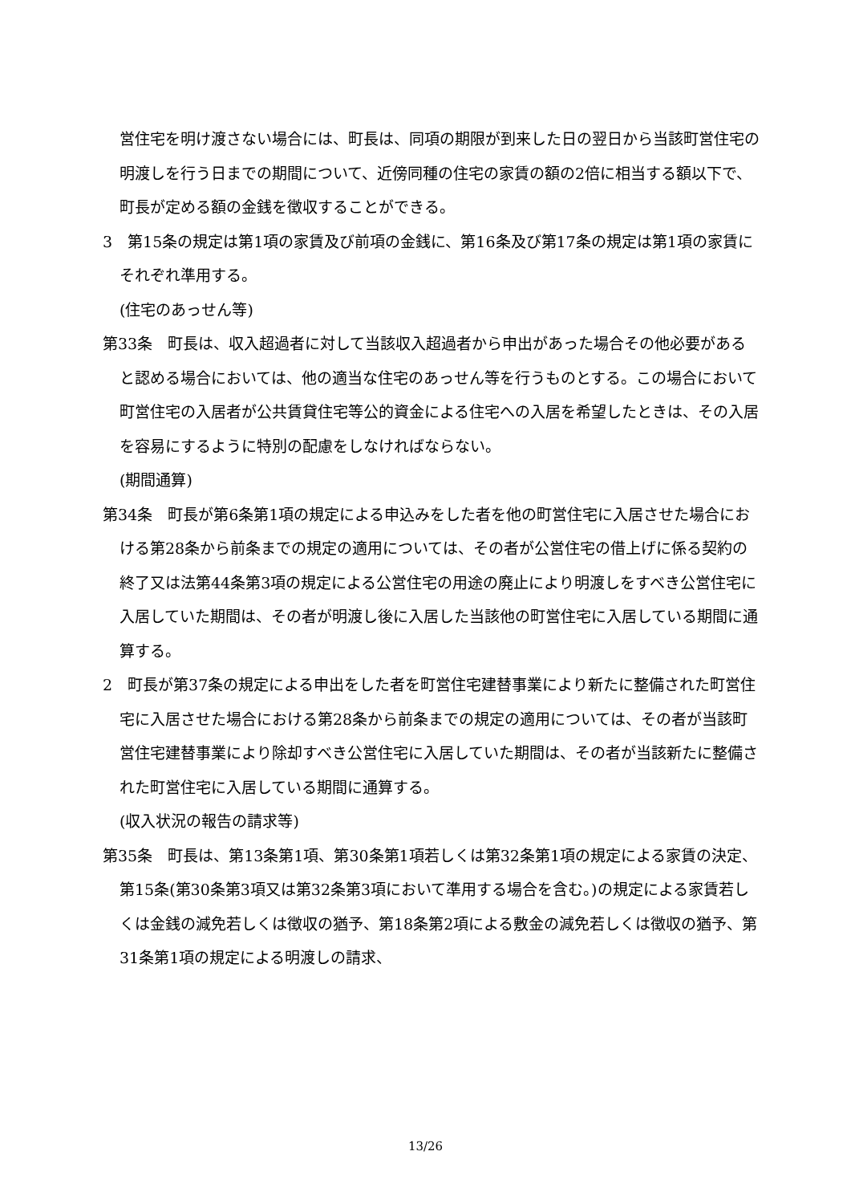営住宅を明け渡さない場合には、町長は、同項の期限が到来した日の翌日から当該町営住宅の明渡しを行う日までの期間について、近傍同種の住宅の家賃の額の2倍に相当する額以下で、町長が定める額の金銭を徴収することができる。
3　第15条の規定は第1項の家賃及び前項の金銭に、第16条及び第17条の規定は第1項の家賃にそれぞれ準用する。
(住宅のあっせん等)
第33条　町長は、収入超過者に対して当該収入超過者から申出があった場合その他必要があると認める場合においては、他の適当な住宅のあっせん等を行うものとする。この場合において町営住宅の入居者が公共賃貸住宅等公的資金による住宅への入居を希望したときは、その入居を容易にするように特別の配慮をしなければならない。
(期間通算)
第34条　町長が第6条第1項の規定による申込みをした者を他の町営住宅に入居させた場合における第28条から前条までの規定の適用については、その者が公営住宅の借上げに係る契約の終了又は法第44条第3項の規定による公営住宅の用途の廃止により明渡しをすべき公営住宅に入居していた期間は、その者が明渡し後に入居した当該他の町営住宅に入居している期間に通算する。
2　町長が第37条の規定による申出をした者を町営住宅建替事業により新たに整備された町営住宅に入居させた場合における第28条から前条までの規定の適用については、その者が当該町営住宅建替事業により除却すべき公営住宅に入居していた期間は、その者が当該新たに整備された町営住宅に入居している期間に通算する。
(収入状況の報告の請求等)
第35条　町長は、第13条第1項、第30条第1項若しくは第32条第1項の規定による家賃の決定、第15条(第30条第3項又は第32条第3項において準用する場合を含む。)の規定による家賃若しくは金銭の減免若しくは徴収の猶予、第18条第2項による敷金の減免若しくは徴収の猶予、第31条第1項の規定による明渡しの請求、
13/26